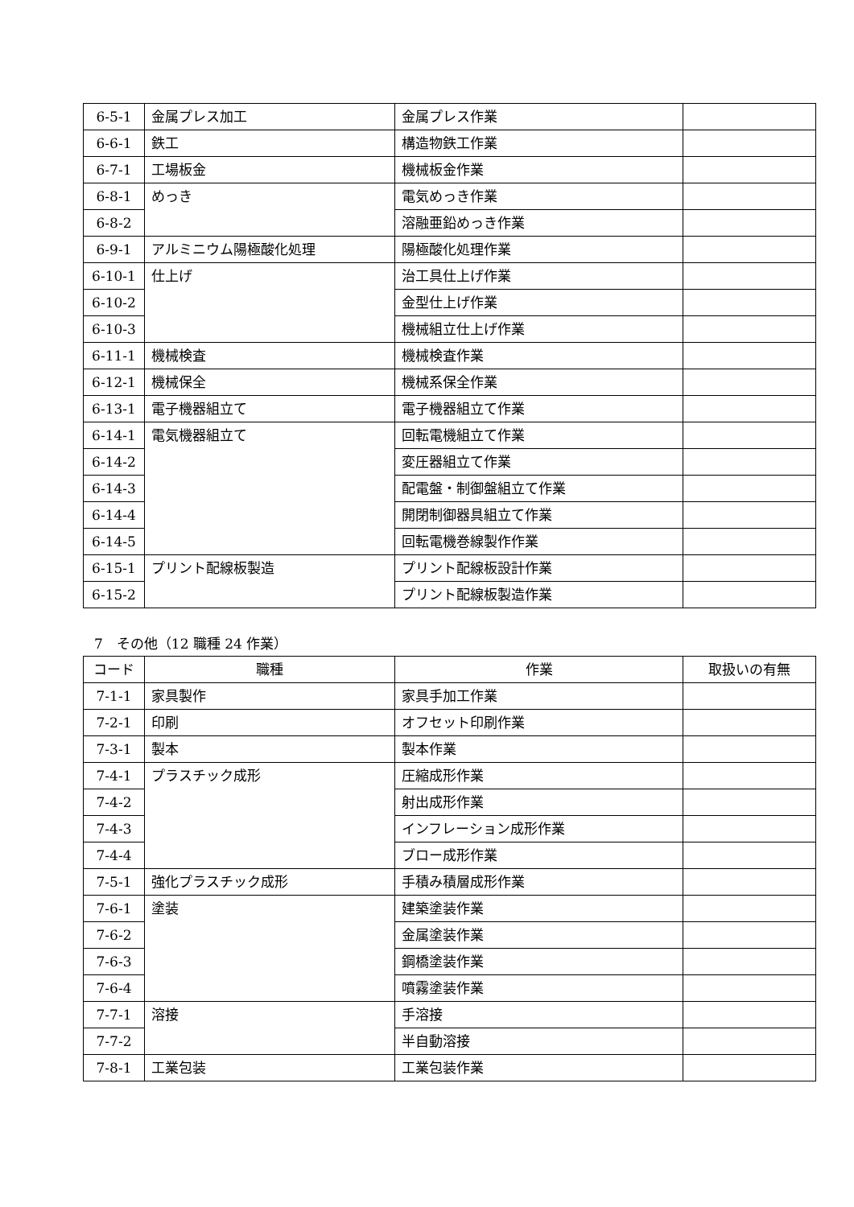| 6-5-1 | 金属プレス加工 | 金属プレス作業 | |
| 6-6-1 | 鉄工 | 構造物鉄工作業 | |
| 6-7-1 | 工場板金 | 機械板金作業 | |
| 6-8-1 | めっき | 電気めっき作業 | |
| 6-8-2 | | 溶融亜鉛めっき作業 | |
| 6-9-1 | アルミニウム陽極酸化処理 | 陽極酸化処理作業 | |
| 6-10-1 | 仕上げ | 治工具仕上げ作業 | |
| 6-10-2 | | 金型仕上げ作業 | |
| 6-10-3 | | 機械組立仕上げ作業 | |
| 6-11-1 | 機械検査 | 機械検査作業 | |
| 6-12-1 | 機械保全 | 機械系保全作業 | |
| 6-13-1 | 電子機器組立て | 電子機器組立て作業 | |
| 6-14-1 | 電気機器組立て | 回転電機組立て作業 | |
| 6-14-2 | | 変圧器組立て作業 | |
| 6-14-3 | | 配電盤・制御盤組立て作業 | |
| 6-14-4 | | 開閉制御器具組立て作業 | |
| 6-14-5 | | 回転電機巻線製作作業 | |
| 6-15-1 | プリント配線板製造 | プリント配線板設計作業 | |
| 6-15-2 | | プリント配線板製造作業 | |
7　その他（12 職種 24 作業）
| コード | 職種 | 作業 | 取扱いの有無 |
| --- | --- | --- | --- |
| 7-1-1 | 家具製作 | 家具手加工作業 | |
| 7-2-1 | 印刷 | オフセット印刷作業 | |
| 7-3-1 | 製本 | 製本作業 | |
| 7-4-1 | プラスチック成形 | 圧縮成形作業 | |
| 7-4-2 | | 射出成形作業 | |
| 7-4-3 | | インフレーション成形作業 | |
| 7-4-4 | | ブロー成形作業 | |
| 7-5-1 | 強化プラスチック成形 | 手積み積層成形作業 | |
| 7-6-1 | 塗装 | 建築塗装作業 | |
| 7-6-2 | | 金属塗装作業 | |
| 7-6-3 | | 鋼橋塗装作業 | |
| 7-6-4 | | 噴霧塗装作業 | |
| 7-7-1 | 溶接 | 手溶接 | |
| 7-7-2 | | 半自動溶接 | |
| 7-8-1 | 工業包装 | 工業包装作業 | |